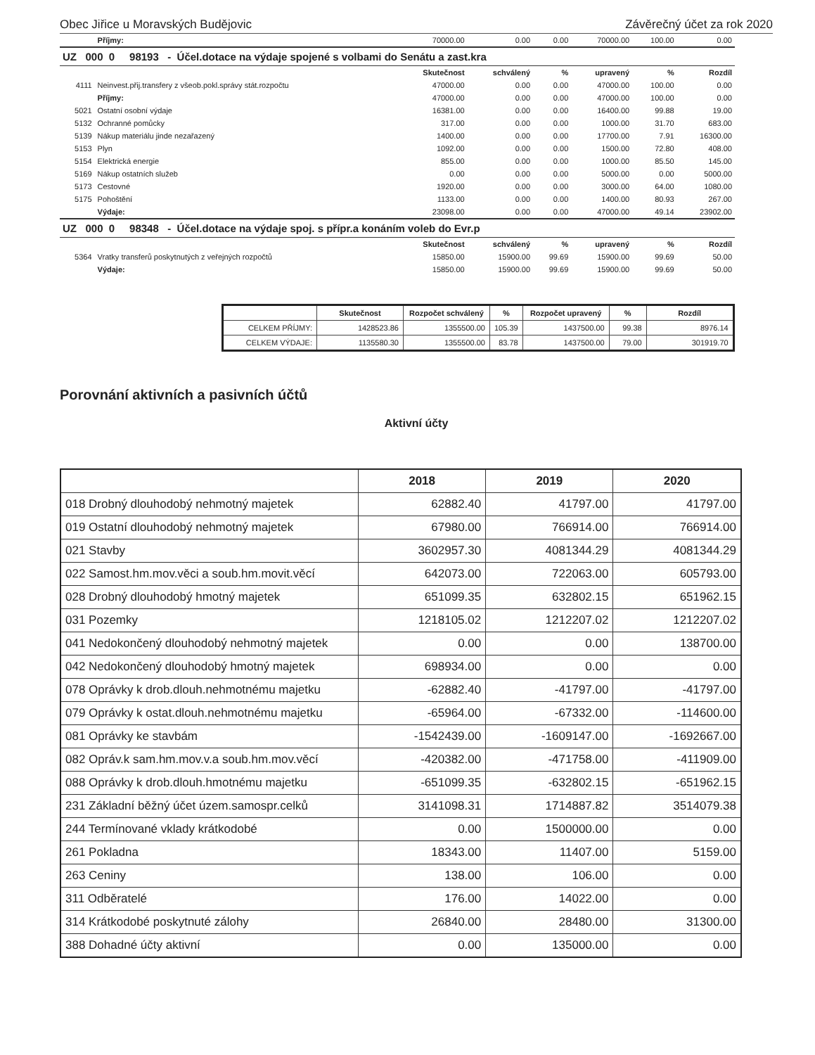Obec Jiřice u Moravských Budějovic Závěrečný účet za rok 2020
| | Příjmy: | 70000.00 | 0.00 | 0.00 | 70000.00 | 100.00 | 0.00 |
| UZ 000 0 98193 - Účel.dotace na výdaje spojené s volbami do Senátu a zast.kra | | | | | | | |
| | | Skutečnost | schválený | % | upravený | % | Rozdíl |
| 4111 | Neinvest.přij.transfery z všeob.pokl.správy stát.rozpočtu | 47000.00 | 0.00 | 0.00 | 47000.00 | 100.00 | 0.00 |
| | Příjmy: | 47000.00 | 0.00 | 0.00 | 47000.00 | 100.00 | 0.00 |
| 5021 | Ostatní osobní výdaje | 16381.00 | 0.00 | 0.00 | 16400.00 | 99.88 | 19.00 |
| 5132 | Ochranné pomůcky | 317.00 | 0.00 | 0.00 | 1000.00 | 31.70 | 683.00 |
| 5139 | Nákup materiálu jinde nezařazený | 1400.00 | 0.00 | 0.00 | 17700.00 | 7.91 | 16300.00 |
| 5153 | Plyn | 1092.00 | 0.00 | 0.00 | 1500.00 | 72.80 | 408.00 |
| 5154 | Elektrická energie | 855.00 | 0.00 | 0.00 | 1000.00 | 85.50 | 145.00 |
| 5169 | Nákup ostatních služeb | 0.00 | 0.00 | 0.00 | 5000.00 | 0.00 | 5000.00 |
| 5173 | Cestovné | 1920.00 | 0.00 | 0.00 | 3000.00 | 64.00 | 1080.00 |
| 5175 | Pohoštění | 1133.00 | 0.00 | 0.00 | 1400.00 | 80.93 | 267.00 |
| | Výdaje: | 23098.00 | 0.00 | 0.00 | 47000.00 | 49.14 | 23902.00 |
| UZ 000 0 98348 - Účel.dotace na výdaje spoj. s přípr.a konáním voleb do Evr.p | | | | | | | |
| | | Skutečnost | schválený | % | upravený | % | Rozdíl |
| 5364 | Vratky transferů poskytnutých z veřejných rozpočtů | 15850.00 | 15900.00 | 99.69 | 15900.00 | 99.69 | 50.00 |
| | Výdaje: | 15850.00 | 15900.00 | 99.69 | 15900.00 | 99.69 | 50.00 |
| | Skutečnost | Rozpočet schválený | % | Rozpočet upravený | % | Rozdíl |
| --- | --- | --- | --- | --- | --- | --- |
| CELKEM PŘÍJMY: | 1428523.86 | 1355500.00 | 105.39 | 1437500.00 | 99.38 | 8976.14 |
| CELKEM VÝDAJE: | 1135580.30 | 1355500.00 | 83.78 | 1437500.00 | 79.00 | 301919.70 |
Porovnání aktivních a pasivních účtů
Aktivní účty
| | 2018 | 2019 | 2020 |
| --- | --- | --- | --- |
| 018 Drobný dlouhodobý nehmotný majetek | 62882.40 | 41797.00 | 41797.00 |
| 019 Ostatní dlouhodobý nehmotný majetek | 67980.00 | 766914.00 | 766914.00 |
| 021 Stavby | 3602957.30 | 4081344.29 | 4081344.29 |
| 022 Samost.hm.mov.věci a soub.hm.movit.věcí | 642073.00 | 722063.00 | 605793.00 |
| 028 Drobný dlouhodobý hmotný majetek | 651099.35 | 632802.15 | 651962.15 |
| 031 Pozemky | 1218105.02 | 1212207.02 | 1212207.02 |
| 041 Nedokončený dlouhodobý nehmotný majetek | 0.00 | 0.00 | 138700.00 |
| 042 Nedokončený dlouhodobý hmotný majetek | 698934.00 | 0.00 | 0.00 |
| 078 Oprávky k drob.dlouh.nehmotnému majetku | -62882.40 | -41797.00 | -41797.00 |
| 079 Oprávky k ostat.dlouh.nehmotnému majetku | -65964.00 | -67332.00 | -114600.00 |
| 081 Oprávky ke stavbám | -1542439.00 | -1609147.00 | -1692667.00 |
| 082 Opráv.k sam.hm.mov.v.a soub.hm.mov.věcí | -420382.00 | -471758.00 | -411909.00 |
| 088 Oprávky k drob.dlouh.hmotnému majetku | -651099.35 | -632802.15 | -651962.15 |
| 231 Základní běžný účet územ.samospr.celků | 3141098.31 | 1714887.82 | 3514079.38 |
| 244 Termínované vklady krátkodobé | 0.00 | 1500000.00 | 0.00 |
| 261 Pokladna | 18343.00 | 11407.00 | 5159.00 |
| 263 Ceniny | 138.00 | 106.00 | 0.00 |
| 311 Odběratelé | 176.00 | 14022.00 | 0.00 |
| 314 Krátkodobé poskytnuté zálohy | 26840.00 | 28480.00 | 31300.00 |
| 388 Dohadné účty aktivní | 0.00 | 135000.00 | 0.00 |